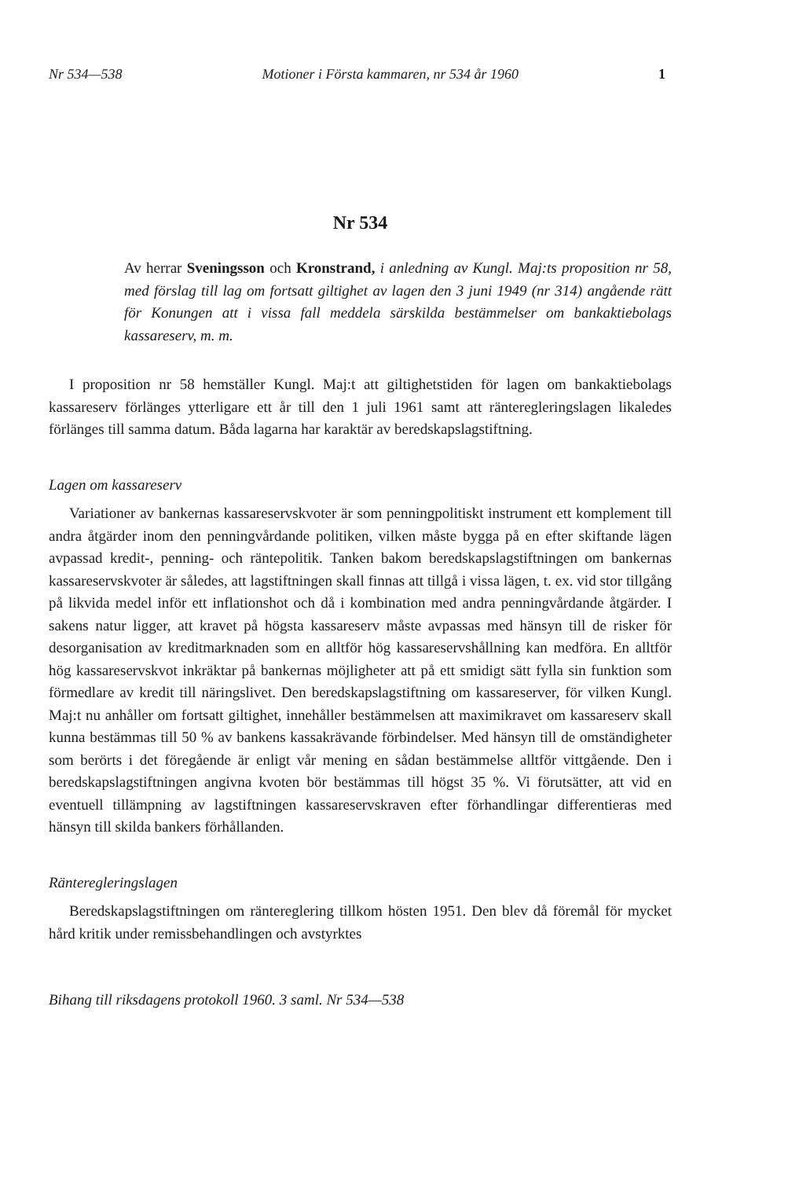Nr 534—538 Motioner i Första kammaren, nr 534 år 1960 1
Nr 534
Av herrar Sveningsson och Kronstrand, i anledning av Kungl. Maj:ts proposition nr 58, med förslag till lag om fortsatt giltighet av lagen den 3 juni 1949 (nr 314) angående rätt för Konungen att i vissa fall meddela särskilda bestämmelser om bankaktiebolags kassareserv, m. m.
I proposition nr 58 hemställer Kungl. Maj:t att giltighetstiden för lagen om bankaktiebolags kassareserv förlänges ytterligare ett år till den 1 juli 1961 samt att ränteregleringslagen likaledes förlänges till samma datum. Båda lagarna har karaktär av beredskapslagstiftning.
Lagen om kassareserv
Variationer av bankernas kassareservskvoter är som penningpolitiskt instrument ett komplement till andra åtgärder inom den penningvårdande politiken, vilken måste bygga på en efter skiftande lägen avpassad kredit-, penning- och räntepolitik. Tanken bakom beredskapslagstiftningen om bankernas kassareservskvoter är således, att lagstiftningen skall finnas att tillgå i vissa lägen, t. ex. vid stor tillgång på likvida medel inför ett inflationshot och då i kombination med andra penningvårdande åtgärder. I sakens natur ligger, att kravet på högsta kassareserv måste avpassas med hänsyn till de risker för desorganisation av kreditmarknaden som en alltför hög kassareservshållning kan medföra. En alltför hög kassareservskvot inkräktar på bankernas möjligheter att på ett smidigt sätt fylla sin funktion som förmedlare av kredit till näringslivet. Den beredskapslagstiftning om kassareserver, för vilken Kungl. Maj:t nu anhåller om fortsatt giltighet, innehåller bestämmelsen att maximikravet om kassareserv skall kunna bestämmas till 50 % av bankens kassakrävande förbindelser. Med hänsyn till de omständigheter som berörts i det föregående är enligt vår mening en sådan bestämmelse alltför vittgående. Den i beredskapslagstiftningen angivna kvoten bör bestämmas till högst 35 %. Vi förutsätter, att vid en eventuell tillämpning av lagstiftningen kassareservskraven efter förhandlingar differentieras med hänsyn till skilda bankers förhållanden.
Ränteregleringslagen
Beredskapslagstiftningen om räntereglering tillkom hösten 1951. Den blev då föremål för mycket hård kritik under remissbehandlingen och avstyrktes
Bihang till riksdagens protokoll 1960. 3 saml. Nr 534—538